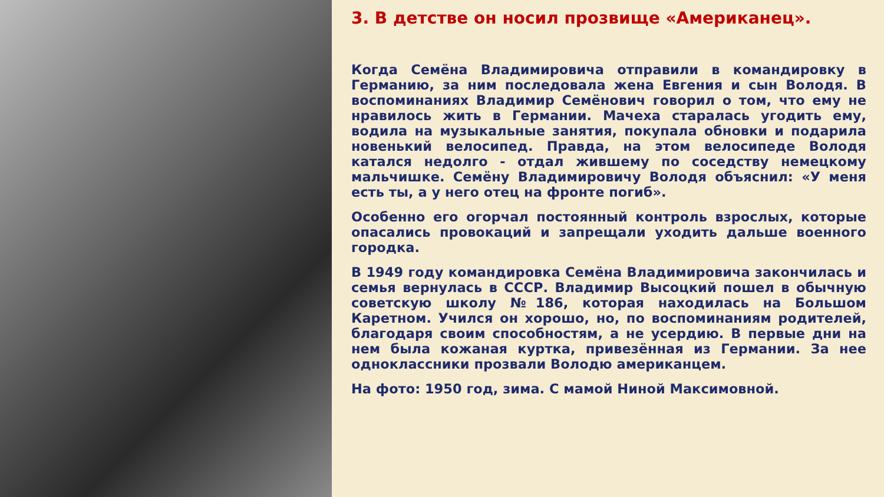3. В детстве он носил прозвище «Американец».
Когда Семёна Владимировича отправили в командировку в Германию, за ним последовала жена Евгения и сын Володя. В воспоминаниях Владимир Семёнович говорил о том, что ему не нравилось жить в Германии. Мачеха старалась угодить ему, водила на музыкальные занятия, покупала обновки и подарила новенький велосипед. Правда, на этом велосипеде Володя катался недолго - отдал жившему по соседству немецкому мальчишке. Семёну Владимировичу Володя объяснил: «У меня есть ты, а у него отец на фронте погиб».
Особенно его огорчал постоянный контроль взрослых, которые опасались провокаций и запрещали уходить дальше военного городка.
В 1949 году командировка Семёна Владимировича закончилась и семья вернулась в СССР. Владимир Высоцкий пошел в обычную советскую школу №186, которая находилась на Большом Каретном. Учился он хорошо, но, по воспоминаниям родителей, благодаря своим способностям, а не усердию. В первые дни на нем была кожаная куртка, привезённая из Германии. За нее одноклассники прозвали Володю американцем.
На фото: 1950 год, зима. С мамой Ниной Максимовной.